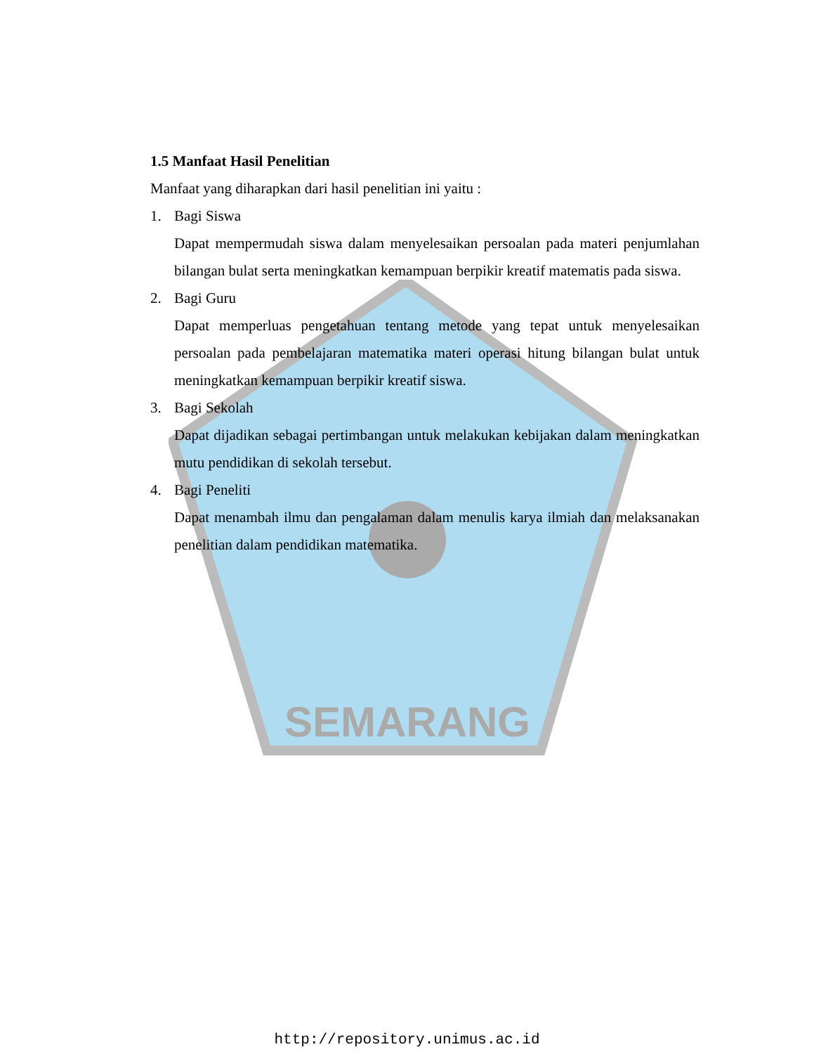SEMARANG
1.5 Manfaat Hasil Penelitian
Manfaat yang diharapkan dari hasil penelitian ini yaitu :
1. Bagi Siswa
Dapat mempermudah siswa dalam menyelesaikan persoalan pada materi penjumlahan bilangan bulat serta meningkatkan kemampuan berpikir kreatif matematis pada siswa.
2. Bagi Guru
Dapat memperluas pengetahuan tentang metode yang tepat untuk menyelesaikan persoalan pada pembelajaran matematika materi operasi hitung bilangan bulat untuk meningkatkan kemampuan berpikir kreatif siswa.
3. Bagi Sekolah
Dapat dijadikan sebagai pertimbangan untuk melakukan kebijakan dalam meningkatkan mutu pendidikan di sekolah tersebut.
4. Bagi Peneliti
Dapat menambah ilmu dan pengalaman dalam menulis karya ilmiah dan melaksanakan penelitian dalam pendidikan matematika.
http://repository.unimus.ac.id